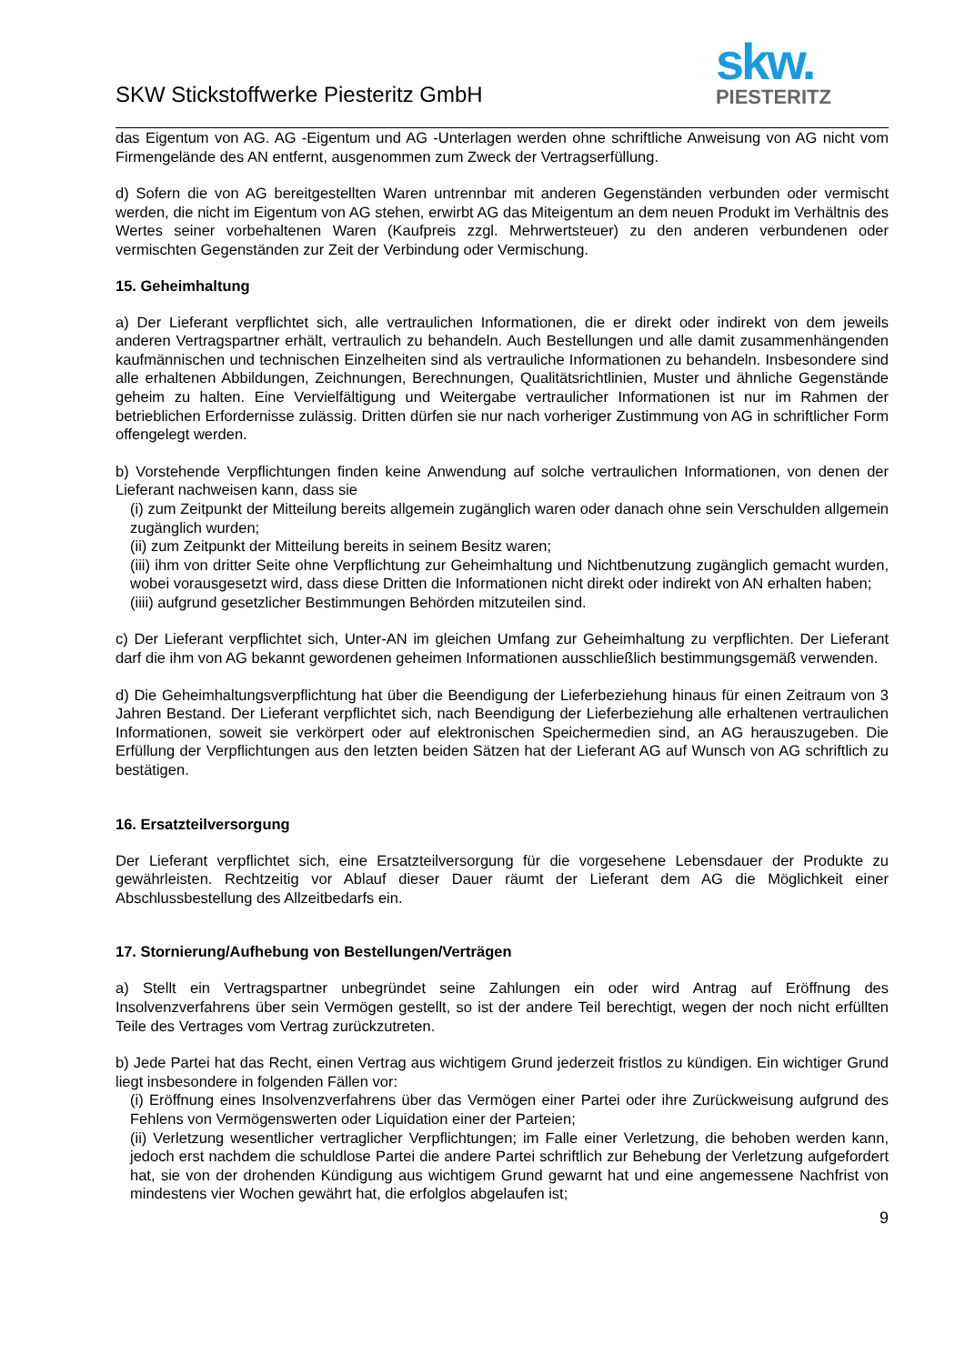SKW Stickstoffwerke Piesteritz GmbH
skw.
PIESTERITZ
das Eigentum von AG. AG -Eigentum und AG -Unterlagen werden ohne schriftliche Anweisung von AG nicht vom Firmengelände des AN entfernt, ausgenommen zum Zweck der Vertragserfüllung.
d) Sofern die von AG bereitgestellten Waren untrennbar mit anderen Gegenständen verbunden oder vermischt werden, die nicht im Eigentum von AG stehen, erwirbt AG das Miteigentum an dem neuen Produkt im Verhältnis des Wertes seiner vorbehaltenen Waren (Kaufpreis zzgl. Mehrwertsteuer) zu den anderen verbundenen oder vermischten Gegenständen zur Zeit der Verbindung oder Vermischung.
15. Geheimhaltung
a) Der Lieferant verpflichtet sich, alle vertraulichen Informationen, die er direkt oder indirekt von dem jeweils anderen Vertragspartner erhält, vertraulich zu behandeln. Auch Bestellungen und alle damit zusammenhängenden kaufmännischen und technischen Einzelheiten sind als vertrauliche Informationen zu behandeln. Insbesondere sind alle erhaltenen Abbildungen, Zeichnungen, Berechnungen, Qualitätsrichtlinien, Muster und ähnliche Gegenstände geheim zu halten. Eine Vervielfältigung und Weitergabe vertraulicher Informationen ist nur im Rahmen der betrieblichen Erfordernisse zulässig. Dritten dürfen sie nur nach vorheriger Zustimmung von AG in schriftlicher Form offengelegt werden.
b) Vorstehende Verpflichtungen finden keine Anwendung auf solche vertraulichen Informationen, von denen der Lieferant nachweisen kann, dass sie
(i) zum Zeitpunkt der Mitteilung bereits allgemein zugänglich waren oder danach ohne sein Verschulden allgemein zugänglich wurden;
(ii) zum Zeitpunkt der Mitteilung bereits in seinem Besitz waren;
(iii) ihm von dritter Seite ohne Verpflichtung zur Geheimhaltung und Nichtbenutzung zugänglich gemacht wurden, wobei vorausgesetzt wird, dass diese Dritten die Informationen nicht direkt oder indirekt von AN erhalten haben;
(iiii) aufgrund gesetzlicher Bestimmungen Behörden mitzuteilen sind.
c) Der Lieferant verpflichtet sich, Unter-AN im gleichen Umfang zur Geheimhaltung zu verpflichten. Der Lieferant darf die ihm von AG bekannt gewordenen geheimen Informationen ausschließlich bestimmungsgemäß verwenden.
d) Die Geheimhaltungsverpflichtung hat über die Beendigung der Lieferbeziehung hinaus für einen Zeitraum von 3 Jahren Bestand. Der Lieferant verpflichtet sich, nach Beendigung der Lieferbeziehung alle erhaltenen vertraulichen Informationen, soweit sie verkörpert oder auf elektronischen Speichermedien sind, an AG herauszugeben. Die Erfüllung der Verpflichtungen aus den letzten beiden Sätzen hat der Lieferant AG auf Wunsch von AG schriftlich zu bestätigen.
16. Ersatzteilversorgung
Der Lieferant verpflichtet sich, eine Ersatzteilversorgung für die vorgesehene Lebensdauer der Produkte zu gewährleisten. Rechtzeitig vor Ablauf dieser Dauer räumt der Lieferant dem AG die Möglichkeit einer Abschlussbestellung des Allzeitbedarfs ein.
17. Stornierung/Aufhebung von Bestellungen/Verträgen
a) Stellt ein Vertragspartner unbegründet seine Zahlungen ein oder wird Antrag auf Eröffnung des Insolvenzverfahrens über sein Vermögen gestellt, so ist der andere Teil berechtigt, wegen der noch nicht erfüllten Teile des Vertrages vom Vertrag zurückzutreten.
b) Jede Partei hat das Recht, einen Vertrag aus wichtigem Grund jederzeit fristlos zu kündigen. Ein wichtiger Grund liegt insbesondere in folgenden Fällen vor:
(i) Eröffnung eines Insolvenzverfahrens über das Vermögen einer Partei oder ihre Zurückweisung aufgrund des Fehlens von Vermögenswerten oder Liquidation einer der Parteien;
(ii) Verletzung wesentlicher vertraglicher Verpflichtungen; im Falle einer Verletzung, die behoben werden kann, jedoch erst nachdem die schuldlose Partei die andere Partei schriftlich zur Behebung der Verletzung aufgefordert hat, sie von der drohenden Kündigung aus wichtigem Grund gewarnt hat und eine angemessene Nachfrist von mindestens vier Wochen gewährt hat, die erfolglos abgelaufen ist;
9